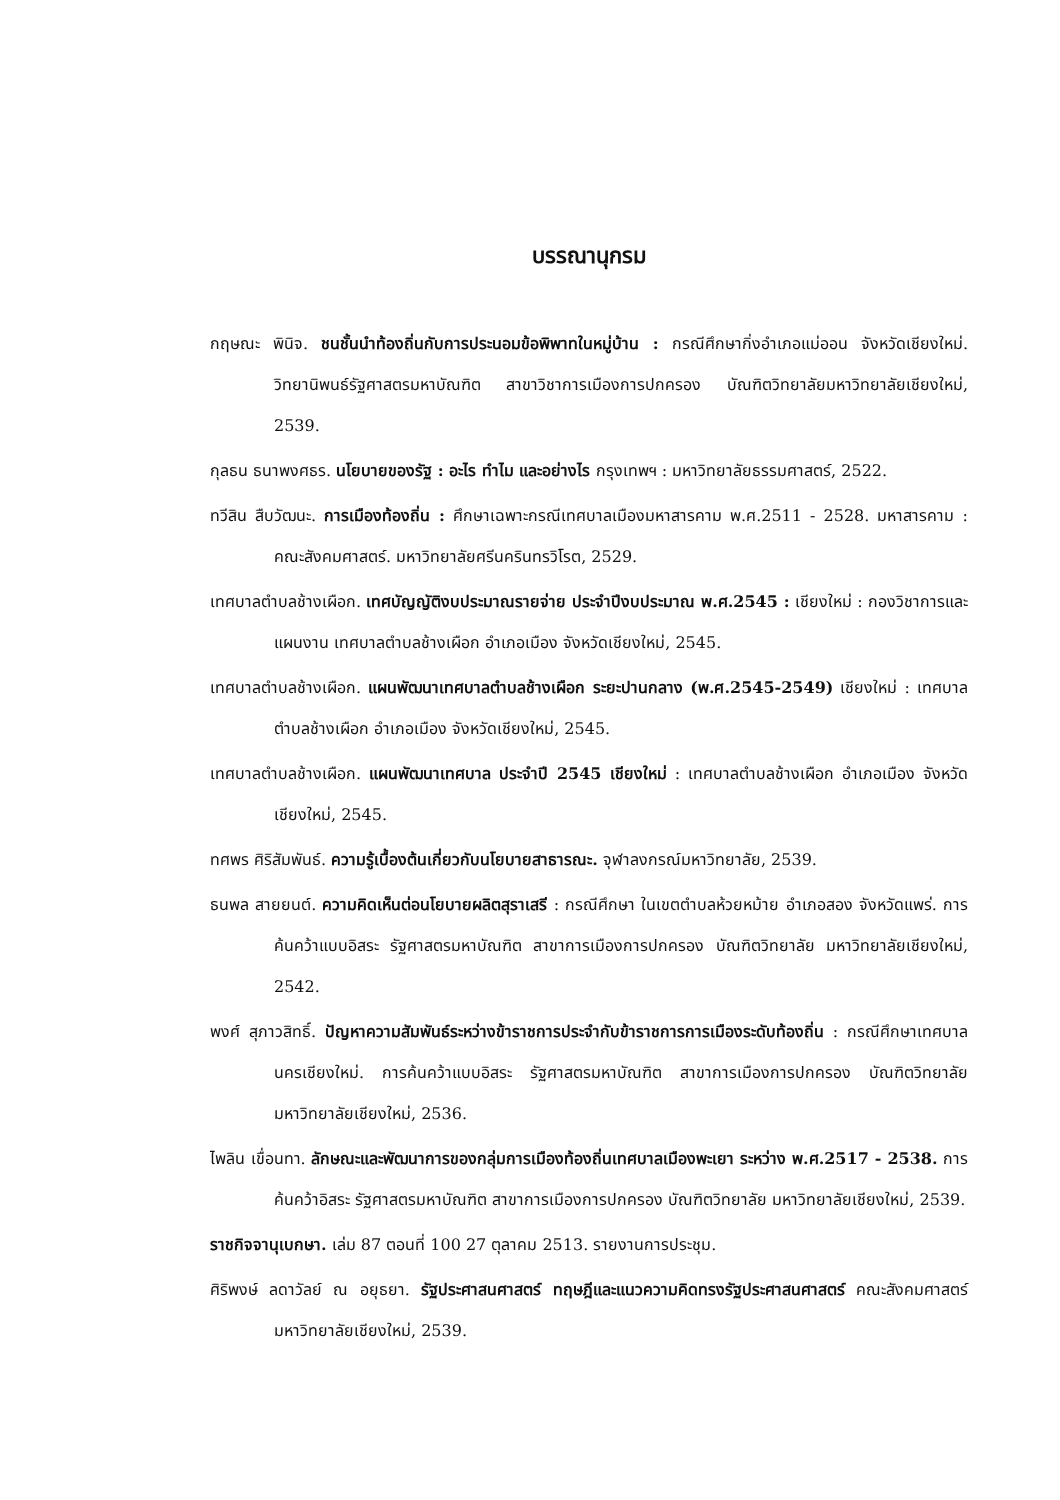บรรณานุกรม
กฤษณะ พินิจ. ชนชั้นนำท้องถิ่นกับการประนอมข้อพิพาทในหมู่บ้าน : กรณีศึกษากิ่งอำเภอแม่ออน จังหวัดเชียงใหม่. วิทยานิพนธ์รัฐศาสตรมหาบัณฑิต สาขาวิชาการเมืองการปกครอง บัณฑิตวิทยาลัยมหาวิทยาลัยเชียงใหม่, 2539.
กุลธน ธนาพงศธร. นโยบายของรัฐ : อะไร ทำไม และอย่างไร กรุงเทพฯ : มหาวิทยาลัยธรรมศาสตร์, 2522.
ทวีสิน สืบวัฒนะ. การเมืองท้องถิ่น : ศึกษาเฉพาะกรณีเทศบาลเมืองมหาสารคาม พ.ศ.2511 - 2528. มหาสารคาม : คณะสังคมศาสตร์. มหาวิทยาลัยศรีนครินทรวิโรต, 2529.
เทศบาลตำบลช้างเผือก. เทศบัญญัติงบประมาณรายจ่าย ประจำปีงบประมาณ พ.ศ.2545 : เชียงใหม่ : กองวิชาการและแผนงาน เทศบาลตำบลช้างเผือก อำเภอเมือง จังหวัดเชียงใหม่, 2545.
เทศบาลตำบลช้างเผือก. แผนพัฒนาเทศบาลตำบลช้างเผือก ระยะปานกลาง (พ.ศ.2545-2549) เชียงใหม่ : เทศบาลตำบลช้างเผือก อำเภอเมือง จังหวัดเชียงใหม่, 2545.
เทศบาลตำบลช้างเผือก. แผนพัฒนาเทศบาล ประจำปี 2545 เชียงใหม่ : เทศบาลตำบลช้างเผือก อำเภอเมือง จังหวัดเชียงใหม่, 2545.
ทศพร ศิริสัมพันธ์. ความรู้เบื้องต้นเกี่ยวกับนโยบายสาธารณะ. จุฬาลงกรณ์มหาวิทยาลัย, 2539.
ธนพล สายยนต์. ความคิดเห็นต่อนโยบายผลิตสุราเสรี : กรณีศึกษา ในเขตตำบลห้วยหม้าย อำเภอสอง จังหวัดแพร่. การค้นคว้าแบบอิสระ รัฐศาสตรมหาบัณฑิต สาขาการเมืองการปกครอง บัณฑิตวิทยาลัย มหาวิทยาลัยเชียงใหม่, 2542.
พงศ์ สุภาวสิทธิ์. ปัญหาความสัมพันธ์ระหว่างข้าราชการประจำกับข้าราชการการเมืองระดับท้องถิ่น : กรณีศึกษาเทศบาลนครเชียงใหม่. การค้นคว้าแบบอิสระ รัฐศาสตรมหาบัณฑิต สาขาการเมืองการปกครอง บัณฑิตวิทยาลัย มหาวิทยาลัยเชียงใหม่, 2536.
ไพลิน เขื่อนทา. ลักษณะและพัฒนาการของกลุ่มการเมืองท้องถิ่นเทศบาลเมืองพะเยา ระหว่าง พ.ศ.2517 - 2538. การค้นคว้าอิสระ รัฐศาสตรมหาบัณฑิต สาขาการเมืองการปกครอง บัณฑิตวิทยาลัย มหาวิทยาลัยเชียงใหม่, 2539.
ราชกิจจานุเบกษา. เล่ม 87 ตอนที่ 100 27 ตุลาคม 2513. รายงานการประชุม.
ศิริพงษ์ ลดาวัลย์ ณ อยุธยา. รัฐประศาสนศาสตร์ ทฤษฎีและแนวความคิดทรงรัฐประศาสนศาสตร์ คณะสังคมศาสตร์ มหาวิทยาลัยเชียงใหม่, 2539.